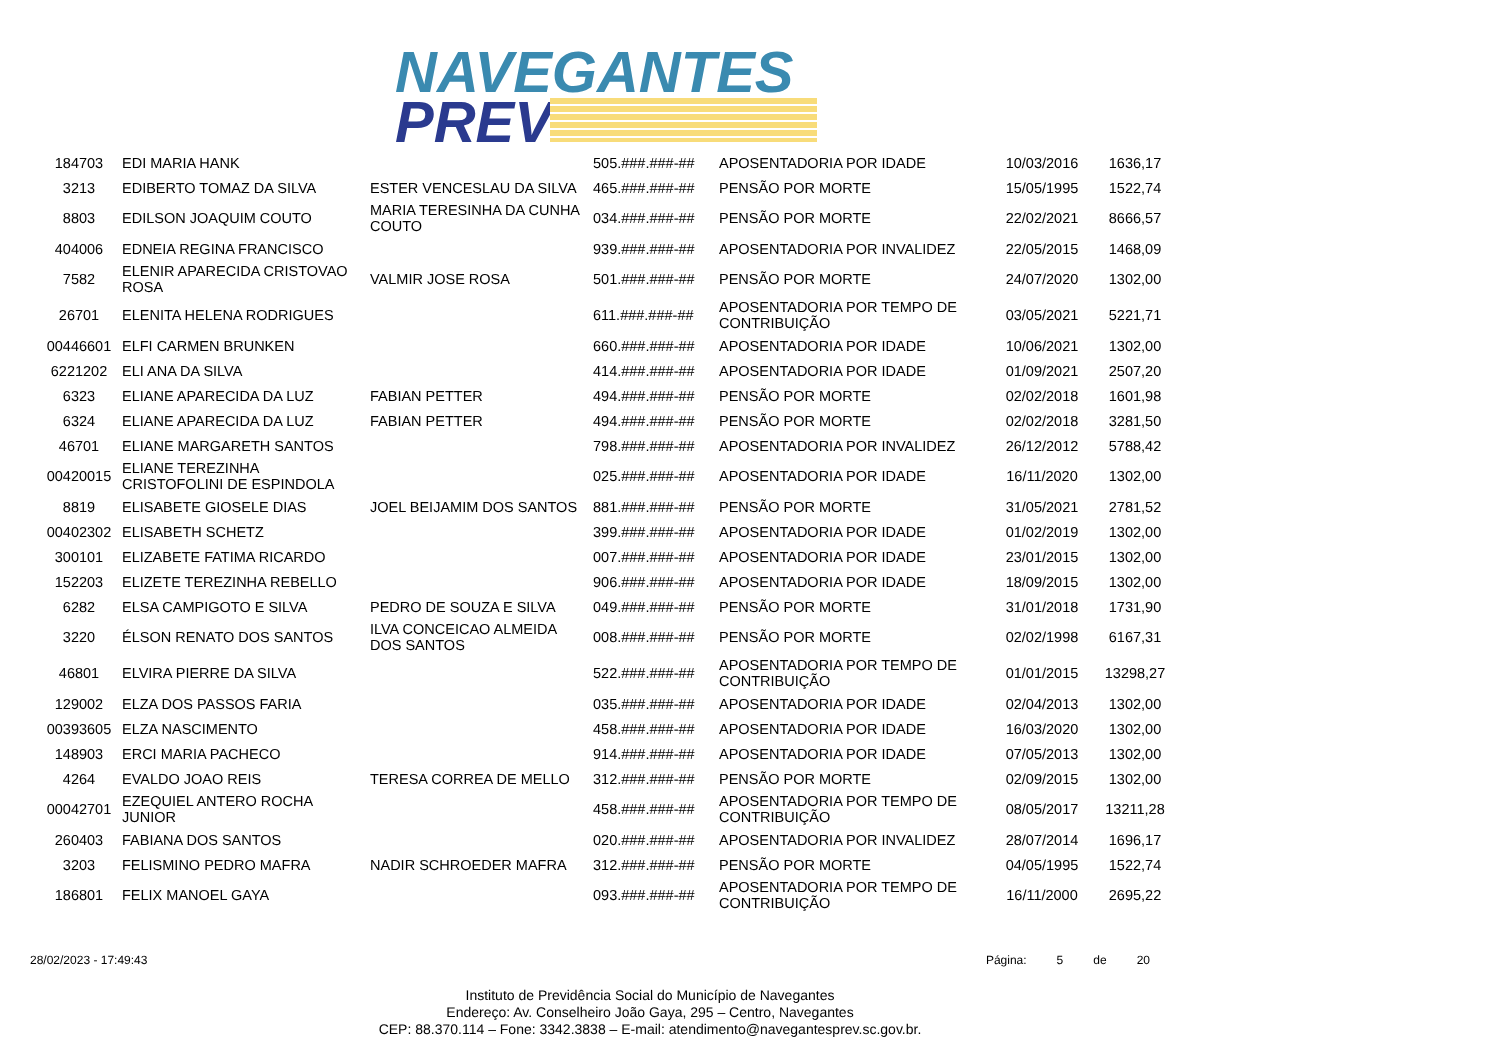NAVEGANTES
PREV
| 184703 | EDI MARIA HANK | | 505.###.###-## | APOSENTADORIA POR IDADE | 10/03/2016 | 1636,17 |
| 3213 | EDIBERTO TOMAZ DA SILVA | ESTER VENCESLAU DA SILVA | 465.###.###-## | PENSÃO POR MORTE | 15/05/1995 | 1522,74 |
| 8803 | EDILSON JOAQUIM COUTO | MARIA TERESINHA DA CUNHA COUTO | 034.###.###-## | PENSÃO POR MORTE | 22/02/2021 | 8666,57 |
| 404006 | EDNEIA REGINA FRANCISCO | | 939.###.###-## | APOSENTADORIA POR INVALIDEZ | 22/05/2015 | 1468,09 |
| 7582 | ELENIR APARECIDA CRISTOVAO ROSA | VALMIR JOSE ROSA | 501.###.###-## | PENSÃO POR MORTE | 24/07/2020 | 1302,00 |
| 26701 | ELENITA HELENA RODRIGUES | | 611.###.###-## | APOSENTADORIA POR TEMPO DE CONTRIBUIÇÃO | 03/05/2021 | 5221,71 |
| 00446601 | ELFI CARMEN BRUNKEN | | 660.###.###-## | APOSENTADORIA POR IDADE | 10/06/2021 | 1302,00 |
| 6221202 | ELI ANA DA SILVA | | 414.###.###-## | APOSENTADORIA POR IDADE | 01/09/2021 | 2507,20 |
| 6323 | ELIANE APARECIDA DA LUZ | FABIAN PETTER | 494.###.###-## | PENSÃO POR MORTE | 02/02/2018 | 1601,98 |
| 6324 | ELIANE APARECIDA DA LUZ | FABIAN PETTER | 494.###.###-## | PENSÃO POR MORTE | 02/02/2018 | 3281,50 |
| 46701 | ELIANE MARGARETH SANTOS | | 798.###.###-## | APOSENTADORIA POR INVALIDEZ | 26/12/2012 | 5788,42 |
| 00420015 | ELIANE TEREZINHA CRISTOFOLINI DE ESPINDOLA | | 025.###.###-## | APOSENTADORIA POR IDADE | 16/11/2020 | 1302,00 |
| 8819 | ELISABETE GIOSELE DIAS | JOEL BEIJAMIM DOS SANTOS | 881.###.###-## | PENSÃO POR MORTE | 31/05/2021 | 2781,52 |
| 00402302 | ELISABETH SCHETZ | | 399.###.###-## | APOSENTADORIA POR IDADE | 01/02/2019 | 1302,00 |
| 300101 | ELIZABETE FATIMA RICARDO | | 007.###.###-## | APOSENTADORIA POR IDADE | 23/01/2015 | 1302,00 |
| 152203 | ELIZETE TEREZINHA REBELLO | | 906.###.###-## | APOSENTADORIA POR IDADE | 18/09/2015 | 1302,00 |
| 6282 | ELSA CAMPIGOTO E SILVA | PEDRO DE SOUZA E SILVA | 049.###.###-## | PENSÃO POR MORTE | 31/01/2018 | 1731,90 |
| 3220 | ÉLSON RENATO DOS SANTOS | ILVA CONCEICAO ALMEIDA DOS SANTOS | 008.###.###-## | PENSÃO POR MORTE | 02/02/1998 | 6167,31 |
| 46801 | ELVIRA PIERRE DA SILVA | | 522.###.###-## | APOSENTADORIA POR TEMPO DE CONTRIBUIÇÃO | 01/01/2015 | 13298,27 |
| 129002 | ELZA DOS PASSOS FARIA | | 035.###.###-## | APOSENTADORIA POR IDADE | 02/04/2013 | 1302,00 |
| 00393605 | ELZA NASCIMENTO | | 458.###.###-## | APOSENTADORIA POR IDADE | 16/03/2020 | 1302,00 |
| 148903 | ERCI MARIA PACHECO | | 914.###.###-## | APOSENTADORIA POR IDADE | 07/05/2013 | 1302,00 |
| 4264 | EVALDO JOAO REIS | TERESA CORREA DE MELLO | 312.###.###-## | PENSÃO POR MORTE | 02/09/2015 | 1302,00 |
| 00042701 | EZEQUIEL ANTERO ROCHA JUNIOR | | 458.###.###-## | APOSENTADORIA POR TEMPO DE CONTRIBUIÇÃO | 08/05/2017 | 13211,28 |
| 260403 | FABIANA DOS SANTOS | | 020.###.###-## | APOSENTADORIA POR INVALIDEZ | 28/07/2014 | 1696,17 |
| 3203 | FELISMINO PEDRO MAFRA | NADIR SCHROEDER MAFRA | 312.###.###-## | PENSÃO POR MORTE | 04/05/1995 | 1522,74 |
| 186801 | FELIX MANOEL GAYA | | 093.###.###-## | APOSENTADORIA POR TEMPO DE CONTRIBUIÇÃO | 16/11/2000 | 2695,22 |
28/02/2023 - 17:49:43 Página: 5 de 20
Instituto de Previdência Social do Município de Navegantes
Endereço: Av. Conselheiro João Gaya, 295 – Centro, Navegantes
CEP: 88.370.114 – Fone: 3342.3838 – E-mail: atendimento@navegantesprev.sc.gov.br.